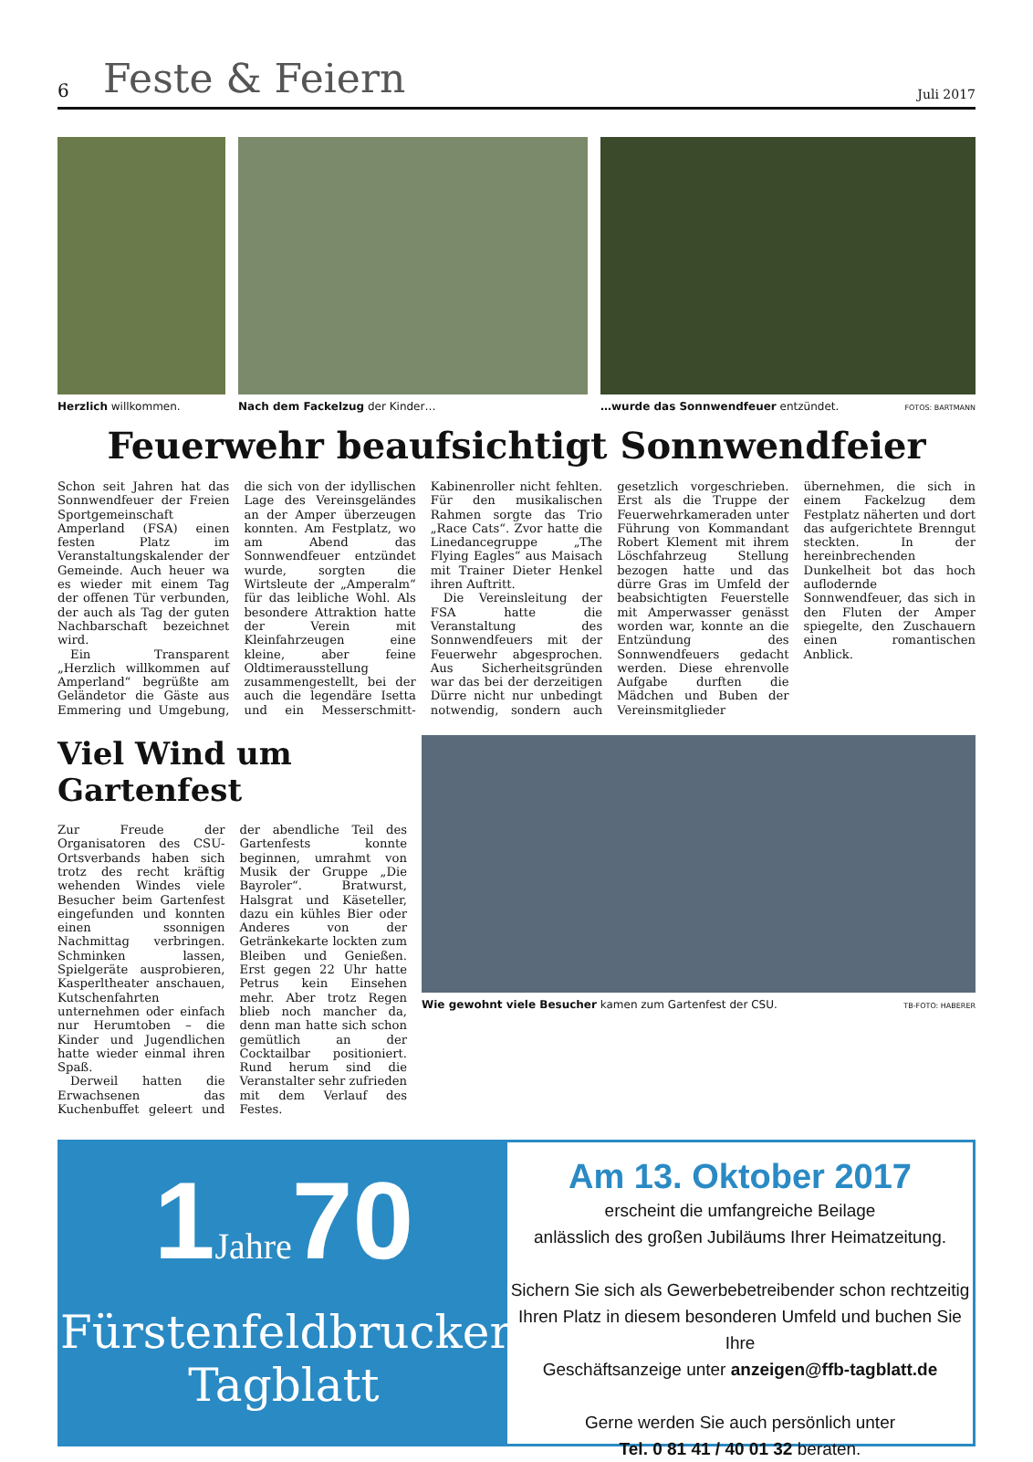6 Feste & Feiern Juli 2017
Herzlich willkommen.
Nach dem Fackelzug der Kinder… …wurde das Sonnwendfeuer entzündet. FOTOS: BARTMANN
Feuerwehr beaufsichtigt Sonnwendfeier
Schon seit Jahren hat das Sonnwendfeuer der Freien Sportgemeinschaft Amperland (FSA) einen festen Platz im Veranstaltungskalender der Gemeinde. Auch heuer wa es wieder mit einem Tag der offenen Tür verbunden, der auch als Tag der guten Nachbarschaft bezeichnet wird.
Ein Transparent „Herzlich willkommen auf Amperland“ begrüßte am Geländetor die Gäste aus Emmering und Umgebung, die sich von der idyllischen Lage des Vereinsgeländes an der Amper überzeugen konnten. Am Festplatz, wo am Abend das Sonnwendfeuer entzündet wurde, sorgten die Wirtsleute der „Amperalm“ für das leibliche Wohl. Als besondere Attraktion hatte der Verein mit Kleinfahrzeugen eine kleine, aber feine Oldtimerausstellung zusammengestellt, bei der auch die legendäre Isetta und ein Messerschmitt-Kabinenroller nicht fehlten. Für den musikalischen Rahmen sorgte das Trio „Race Cats“. Zvor hatte die Linedancegruppe „The Flying Eagles“ aus Maisach mit Trainer Dieter Henkel ihren Auftritt.
Die Vereinsleitung der FSA hatte die Veranstaltung des Sonnwendfeuers mit der Feuerwehr abgesprochen. Aus Sicherheitsgründen war das bei der derzeitigen Dürre nicht nur unbedingt notwendig, sondern auch gesetzlich vorgeschrieben. Erst als die Truppe der Feuerwehrkameraden unter Führung von Kommandant Robert Klement mit ihrem Löschfahrzeug Stellung bezogen hatte und das dürre Gras im Umfeld der beabsichtigten Feuerstelle mit Amperwasser genässt worden war, konnte an die Entzündung des Sonnwendfeuers gedacht werden. Diese ehrenvolle Aufgabe durften die Mädchen und Buben der Vereinsmitglieder übernehmen, die sich in einem Fackelzug dem Festplatz näherten und dort das aufgerichtete Brenngut steckten. In der hereinbrechenden Dunkelheit bot das hoch auflodernde Sonnwendfeuer, das sich in den Fluten der Amper spiegelte, den Zuschauern einen romantischen Anblick.
Viel Wind um Gartenfest
Zur Freude der Organisatoren des CSU-Ortsverbands haben sich trotz des recht kräftig wehenden Windes viele Besucher beim Gartenfest eingefunden und konnten einen ssonnigen Nachmittag verbringen. Schminken lassen, Spielgeräte ausprobieren, Kasperltheater anschauen, Kutschenfahrten unternehmen oder einfach nur Herumtoben – die Kinder und Jugendlichen hatte wieder einmal ihren Spaß.
Derweil hatten die Erwachsenen das Kuchenbuffet geleert und der abendliche Teil des Gartenfests konnte beginnen, umrahmt von Musik der Gruppe „Die Bayroler“. Bratwurst, Halsgrat und Käseteller, dazu ein kühles Bier oder Anderes von der Getränkekarte lockten zum Bleiben und Genießen. Erst gegen 22 Uhr hatte Petrus kein Einsehen mehr. Aber trotz Regen blieb noch mancher da, denn man hatte sich schon gemütlich an der Cocktailbar positioniert. Rund herum sind die Veranstalter sehr zufrieden mit dem Verlauf des Festes.
Wie gewohnt viele Besucher kamen zum Gartenfest der CSU. TB-FOTO: HABERER
1Jahre70
Fürstenfeldbrucker
Tagblatt
Am 13. Oktober 2017
erscheint die umfangreiche Beilage
anlässlich des großen Jubiläums Ihrer Heimatzeitung.
Sichern Sie sich als Gewerbebetreibender schon rechtzeitig
Ihren Platz in diesem besonderen Umfeld und buchen Sie Ihre
Geschäftsanzeige unter anzeigen@ffb-tagblatt.de
Gerne werden Sie auch persönlich unter
Tel. 0 81 41 / 40 01 32 beraten.